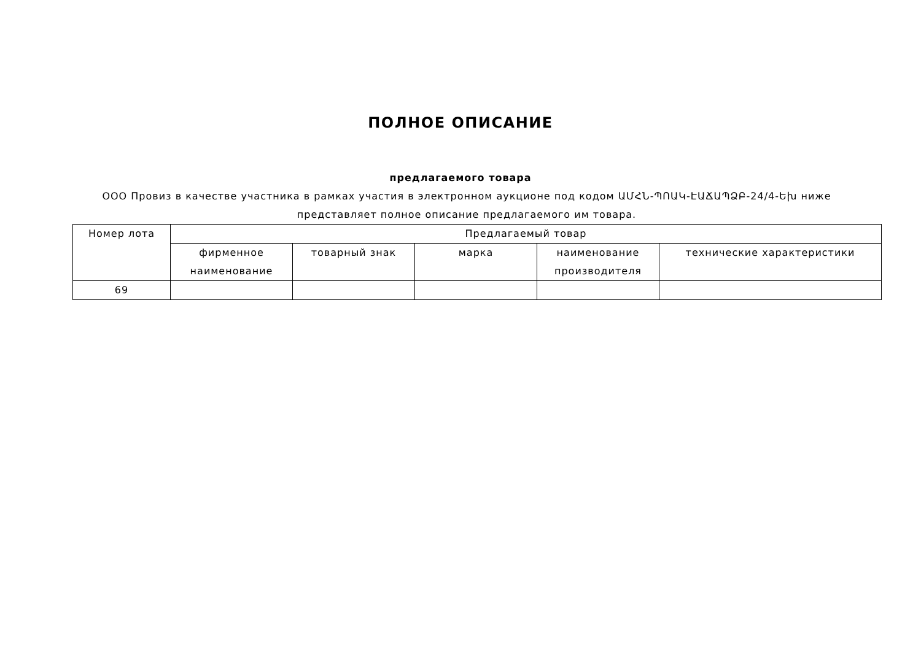ПОЛНОЕ ОПИСАНИЕ
предлагаемого товара
ООО Провиз в качестве участника в рамках участия в электронном аукционе под кодом ԱՄՀՆ-ՊՈԱԿ-ԷԱՃԱՊՁԲ-24/4-Եխ ниже представляет полное описание предлагаемого им товара.
| Номер лота | Предлагаемый товар | | | | |
| --- | --- | --- | --- | --- | --- |
| | фирменное наименование | товарный знак | марка | наименование производителя | технические характеристики |
| 69 | | | | | |